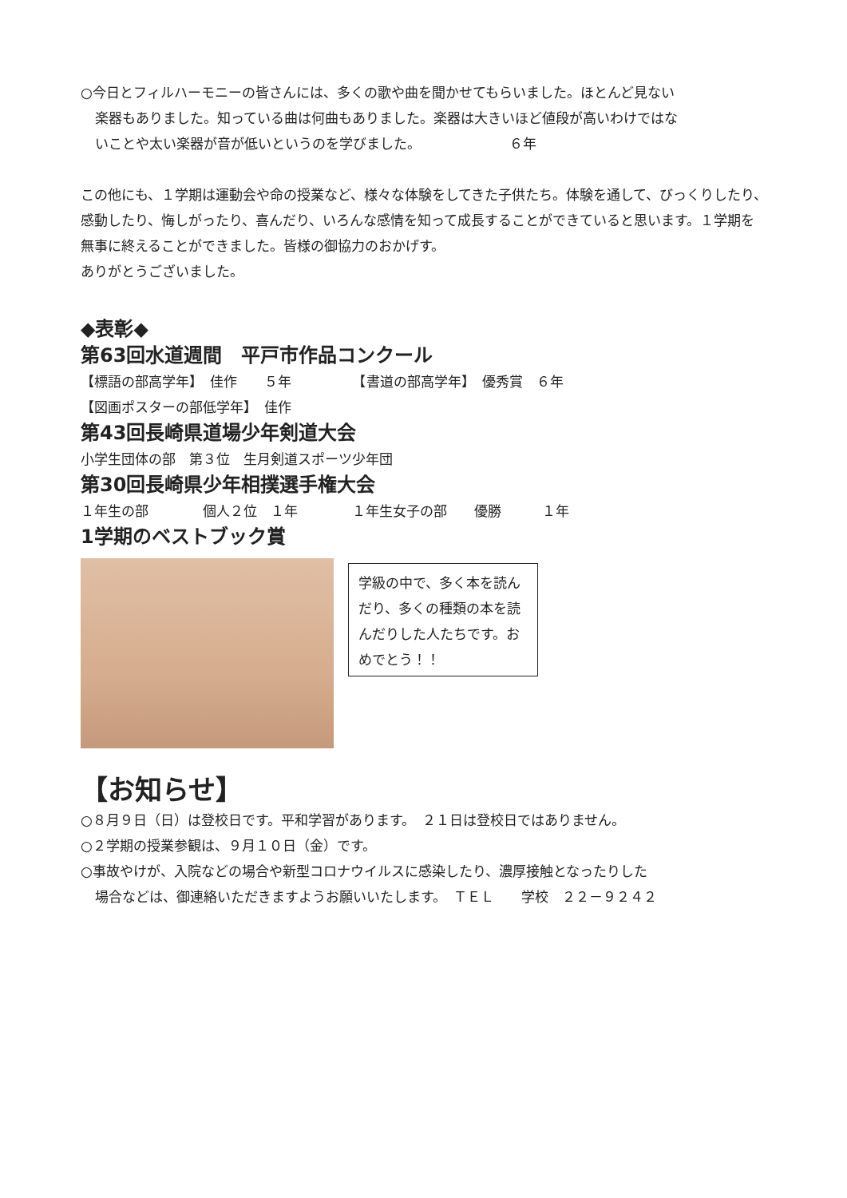○今日とフィルハーモニーの皆さんには、多くの歌や曲を聞かせてもらいました。ほとんど見ない
楽器もありました。知っている曲は何曲もありました。楽器は大きいほど値段が高いわけではな
いことや太い楽器が音が低いというのを学びました。　　　　　　　６年
この他にも、１学期は運動会や命の授業など、様々な体験をしてきた子供たち。体験を通して、びっくりしたり、感動したり、悔しがったり、喜んだり、いろんな感情を知って成長することができていると思います。１学期を無事に終えることができました。皆様の御協力のおかげす。
ありがとうございました。
◆表彰◆
第63回水道週間　平戸市作品コンクール
【標語の部高学年】　佳作　　５年　　　　　【書道の部高学年】　優秀賞　６年
【図画ポスターの部低学年】　佳作
第43回長崎県道場少年剣道大会
小学生団体の部　第３位　生月剣道スポーツ少年団
第30回長崎県少年相撲選手権大会
１年生の部　　　　個人２位　１年　　　　１年生女子の部　　優勝　　　１年
1学期のベストブック賞
学級の中で、多く本を読んだり、多くの種類の本を読んだりした人たちです。おめでとう！！
【お知らせ】
○８月９日（日）は登校日です。平和学習があります。　２１日は登校日ではありません。
○２学期の授業参観は、９月１０日（金）です。
○事故やけが、入院などの場合や新型コロナウイルスに感染したり、濃厚接触となったりした
場合などは、御連絡いただきますようお願いいたします。　ＴＥＬ　　学校　２２－９２４２